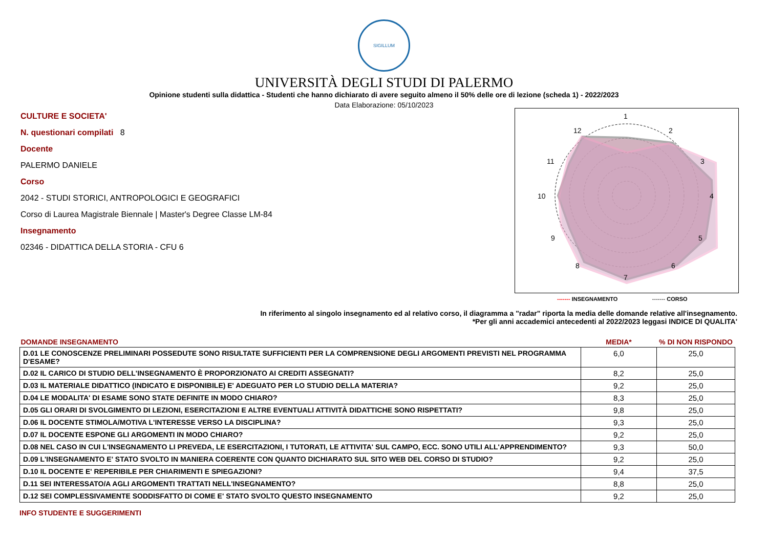SIGILLUM
UNIVERSITÀ DEGLI STUDI DI PALERMO
Opinione studenti sulla didattica - Studenti che hanno dichiarato di avere seguito almeno il 50% delle ore di lezione (scheda 1) - 2022/2023
Data Elaborazione: 05/10/2023
CULTURE E SOCIETA'
N. questionari compilati 8
Docente
PALERMO DANIELE
Corso
2042 - STUDI STORICI, ANTROPOLOGICI E GEOGRAFICI
Corso di Laurea Magistrale Biennale | Master's Degree Classe LM-84
Insegnamento
02346 - DIDATTICA DELLA STORIA - CFU 6
1
2
3
4
5
6
7
8
9
10
11
12
------- INSEGNAMENTO ------- CORSO
In riferimento al singolo insegnamento ed al relativo corso, il diagramma a "radar" riporta la media delle domande relative all'insegnamento.
*Per gli anni accademici antecedenti al 2022/2023 leggasi INDICE DI QUALITA'
| DOMANDE INSEGNAMENTO | MEDIA* | % DI NON RISPONDO |
| --- | --- | --- |
| D.01 LE CONOSCENZE PRELIMINARI POSSEDUTE SONO RISULTATE SUFFICIENTI PER LA COMPRENSIONE DEGLI ARGOMENTI PREVISTI NEL PROGRAMMA D'ESAME? | 6,0 | 25,0 |
| D.02 IL CARICO DI STUDIO DELL'INSEGNAMENTO È PROPORZIONATO AI CREDITI ASSEGNATI? | 8,2 | 25,0 |
| D.03 IL MATERIALE DIDATTICO (INDICATO E DISPONIBILE) E' ADEGUATO PER LO STUDIO DELLA MATERIA? | 9,2 | 25,0 |
| D.04 LE MODALITA' DI ESAME SONO STATE DEFINITE IN MODO CHIARO? | 8,3 | 25,0 |
| D.05 GLI ORARI DI SVOLGIMENTO DI LEZIONI, ESERCITAZIONI E ALTRE EVENTUALI ATTIVITÀ DIDATTICHE SONO RISPETTATI? | 9,8 | 25,0 |
| D.06 IL DOCENTE STIMOLA/MOTIVA L'INTERESSE VERSO LA DISCIPLINA? | 9,3 | 25,0 |
| D.07 IL DOCENTE ESPONE GLI ARGOMENTI IN MODO CHIARO? | 9,2 | 25,0 |
| D.08 NEL CASO IN CUI L'INSEGNAMENTO LI PREVEDA, LE ESERCITAZIONI, I TUTORATI, LE ATTIVITA' SUL CAMPO, ECC. SONO UTILI ALL'APPRENDIMENTO? | 9,3 | 50,0 |
| D.09 L'INSEGNAMENTO E' STATO SVOLTO IN MANIERA COERENTE CON QUANTO DICHIARATO SUL SITO WEB DEL CORSO DI STUDIO? | 9,2 | 25,0 |
| D.10 IL DOCENTE E' REPERIBILE PER CHIARIMENTI E SPIEGAZIONI? | 9,4 | 37,5 |
| D.11 SEI INTERESSATO/A AGLI ARGOMENTI TRATTATI NELL'INSEGNAMENTO? | 8,8 | 25,0 |
| D.12 SEI COMPLESSIVAMENTE SODDISFATTO DI COME E' STATO SVOLTO QUESTO INSEGNAMENTO | 9,2 | 25,0 |
INFO STUDENTE E SUGGERIMENTI